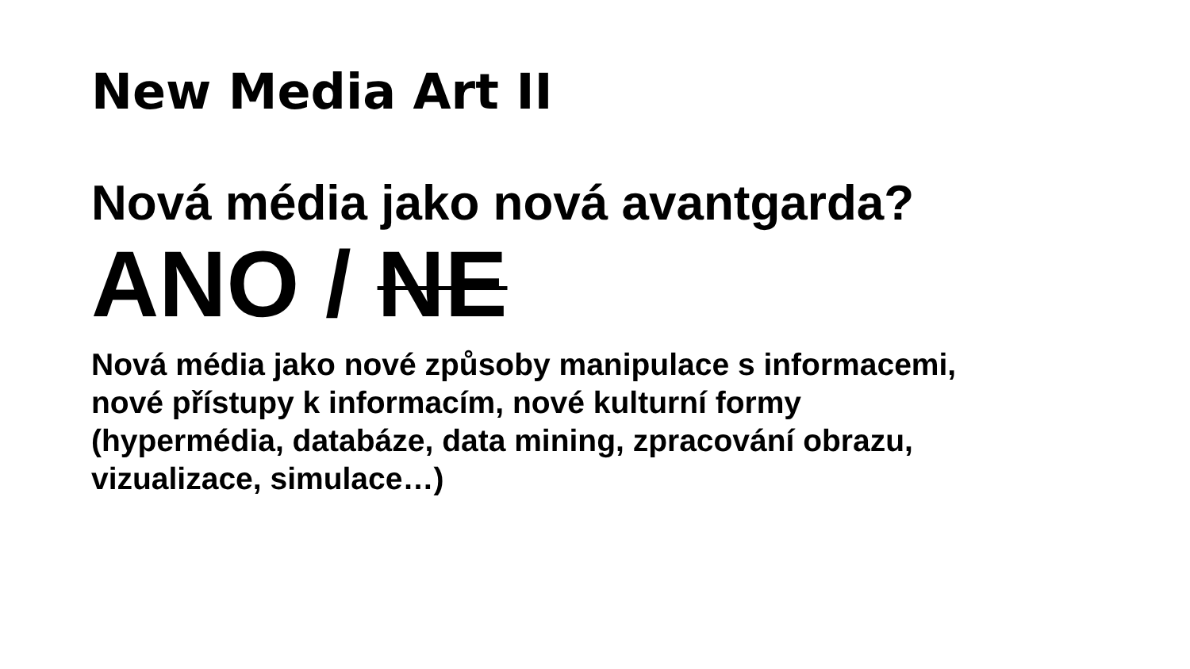New Media Art II
Nová média jako nová avantgarda?
ANO / NE
Nová média jako nové způsoby manipulace s informacemi,
nové přístupy k informacím, nové kulturní formy
(hypermédia, databáze, data mining, zpracování obrazu,
vizualizace, simulace…)